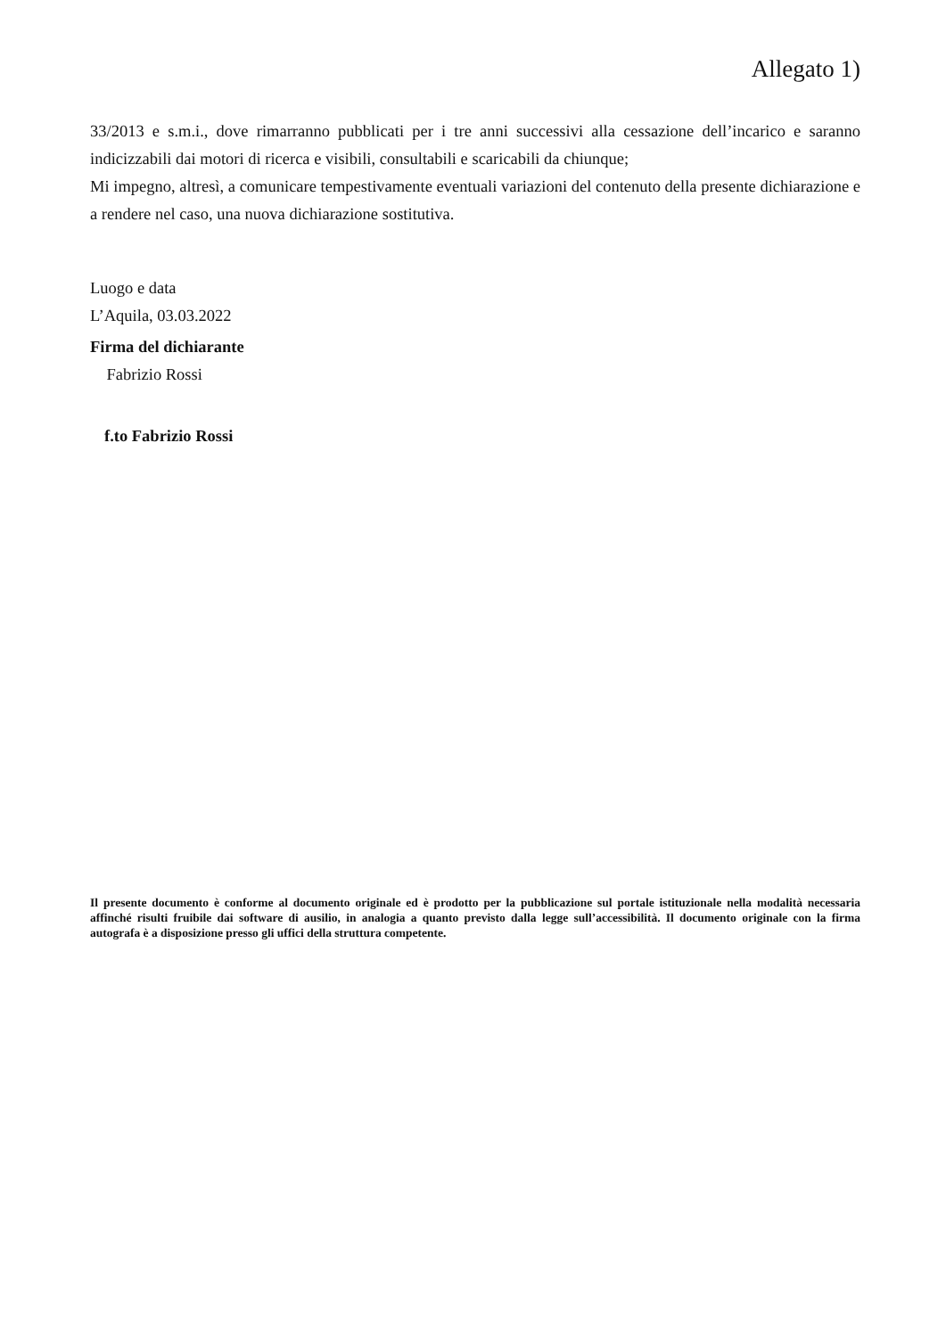Allegato 1)
33/2013 e s.m.i., dove rimarranno pubblicati per i tre anni successivi alla cessazione dell’incarico e saranno indicizzabili dai motori di ricerca e visibili, consultabili e scaricabili da chiunque;
Mi impegno, altresì, a comunicare tempestivamente eventuali variazioni del contenuto della presente dichiarazione e a rendere nel caso, una nuova dichiarazione sostitutiva.
Luogo e data
L’Aquila, 03.03.2022
Firma del dichiarante
Fabrizio Rossi
f.to Fabrizio Rossi
Il presente documento è conforme al documento originale ed è prodotto per la pubblicazione sul portale istituzionale nella modalità necessaria affinché risulti fruibile dai software di ausilio, in analogia a quanto previsto dalla legge sull’accessibilità. Il documento originale con la firma autografa è a disposizione presso gli uffici della struttura competente.